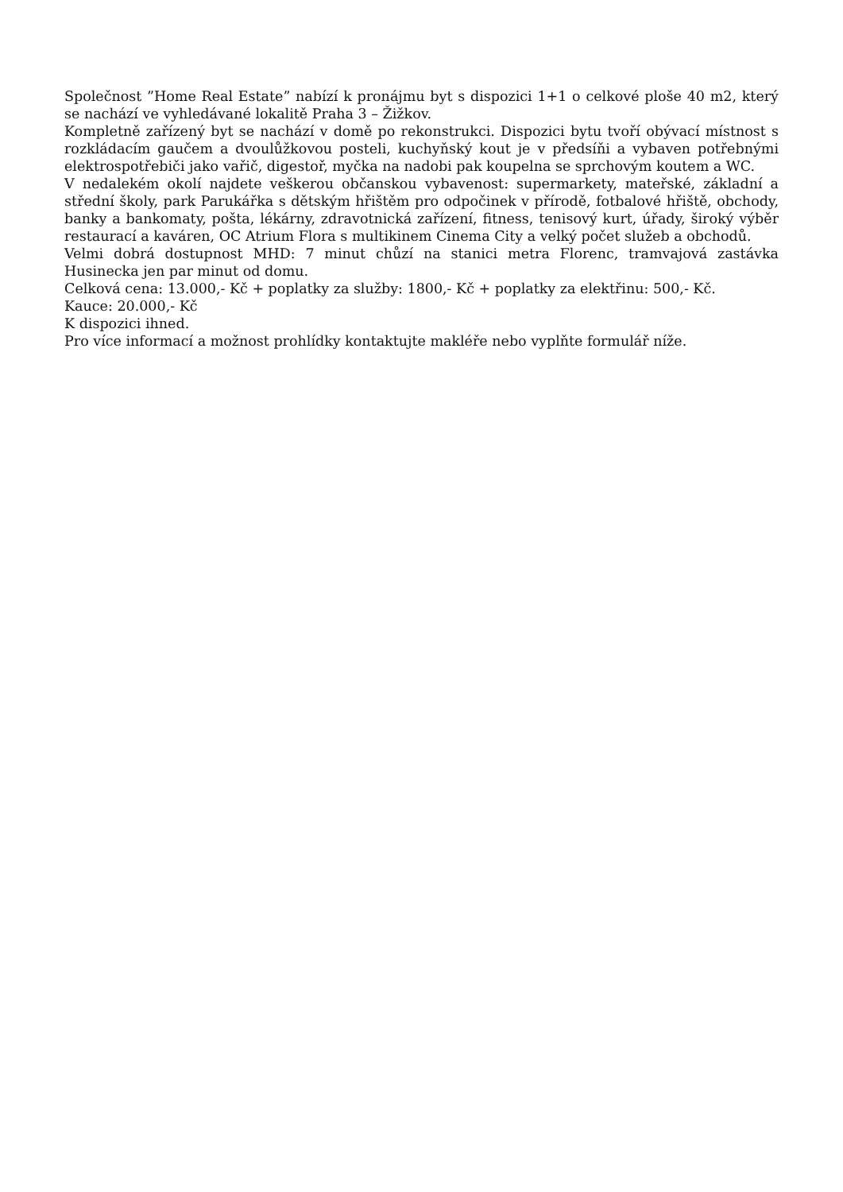Společnost ”Home Real Estate” nabízí k pronájmu byt s dispozici 1+1 o celkové ploše 40 m2, který se nachází ve vyhledávané lokalitě Praha 3 – Žižkov.
Kompletně zařízený byt se nachází v domě po rekonstrukci. Dispozici bytu tvoří obývací místnost s rozkládacím gaučem a dvoulůžkovou posteli, kuchyňský kout je v předsíňi a vybaven potřebnými elektrospotřebiči jako vařič, digestoř, myčka na nadobi pak koupelna se sprchovým koutem a WC.
V nedalekém okolí najdete veškerou občanskou vybavenost: supermarkety, mateřské, základní a střední školy, park Parukářka s dětským hřištěm pro odpočinek v přírodě, fotbalové hřiště, obchody, banky a bankomaty, pošta, lékárny, zdravotnická zařízení, fitness, tenisový kurt, úřady, široký výběr restaurací a kaváren, OC Atrium Flora s multikinem Cinema City a velký počet služeb a obchodů.
Velmi dobrá dostupnost MHD: 7 minut chůzí na stanici metra Florenc, tramvajová zastávka Husinecka jen par minut od domu.
Celková cena: 13.000,- Kč + poplatky za služby: 1800,- Kč + poplatky za elektřinu: 500,- Kč.
Kauce: 20.000,- Kč
K dispozici ihned.
Pro více informací a možnost prohlídky kontaktujte makléře nebo vyplňte formulář níže.